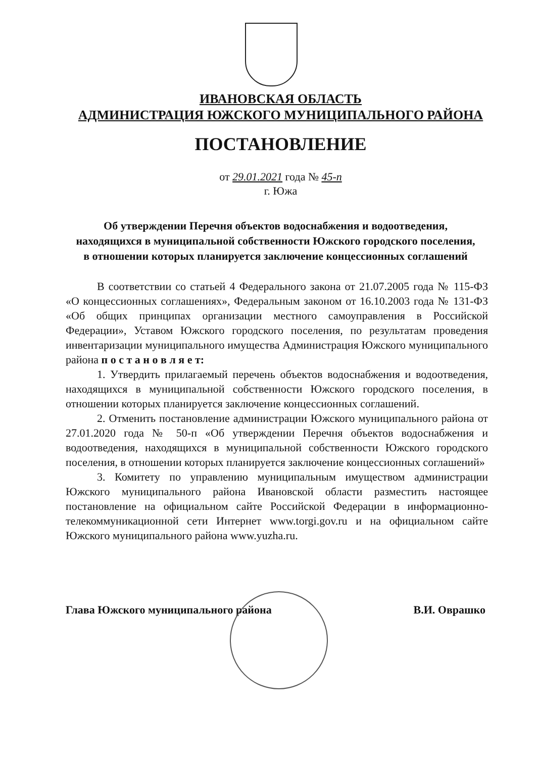ИВАНОВСКАЯ ОБЛАСТЬ
АДМИНИСТРАЦИЯ ЮЖСКОГО МУНИЦИПАЛЬНОГО РАЙОНА
ПОСТАНОВЛЕНИЕ
от 29.01.2021 года № 45-п
г. Южа
Об утверждении Перечня объектов водоснабжения и водоотведения, находящихся в муниципальной собственности Южского городского поселения, в отношении которых планируется заключение концессионных соглашений
В соответствии со статьей 4 Федерального закона от 21.07.2005 года № 115-ФЗ «О концессионных соглашениях», Федеральным законом от 16.10.2003 года № 131-ФЗ «Об общих принципах организации местного самоуправления в Российской Федерации», Уставом Южского городского поселения, по результатам проведения инвентаризации муниципального имущества Администрация Южского муниципального района п о с т а н о в л я е т:
1. Утвердить прилагаемый перечень объектов водоснабжения и водоотведения, находящихся в муниципальной собственности Южского городского поселения, в отношении которых планируется заключение концессионных соглашений.
2. Отменить постановление администрации Южского муниципального района от 27.01.2020 года № 50-п «Об утверждении Перечня объектов водоснабжения и водоотведения, находящихся в муниципальной собственности Южского городского поселения, в отношении которых планируется заключение концессионных соглашений»
3. Комитету по управлению муниципальным имуществом администрации Южского муниципального района Ивановской области разместить настоящее постановление на официальном сайте Российской Федерации в информационно-телекоммуникационной сети Интернет www.torgi.gov.ru и на официальном сайте Южского муниципального района www.yuzha.ru.
Глава Южского муниципального района В.И. Оврашко